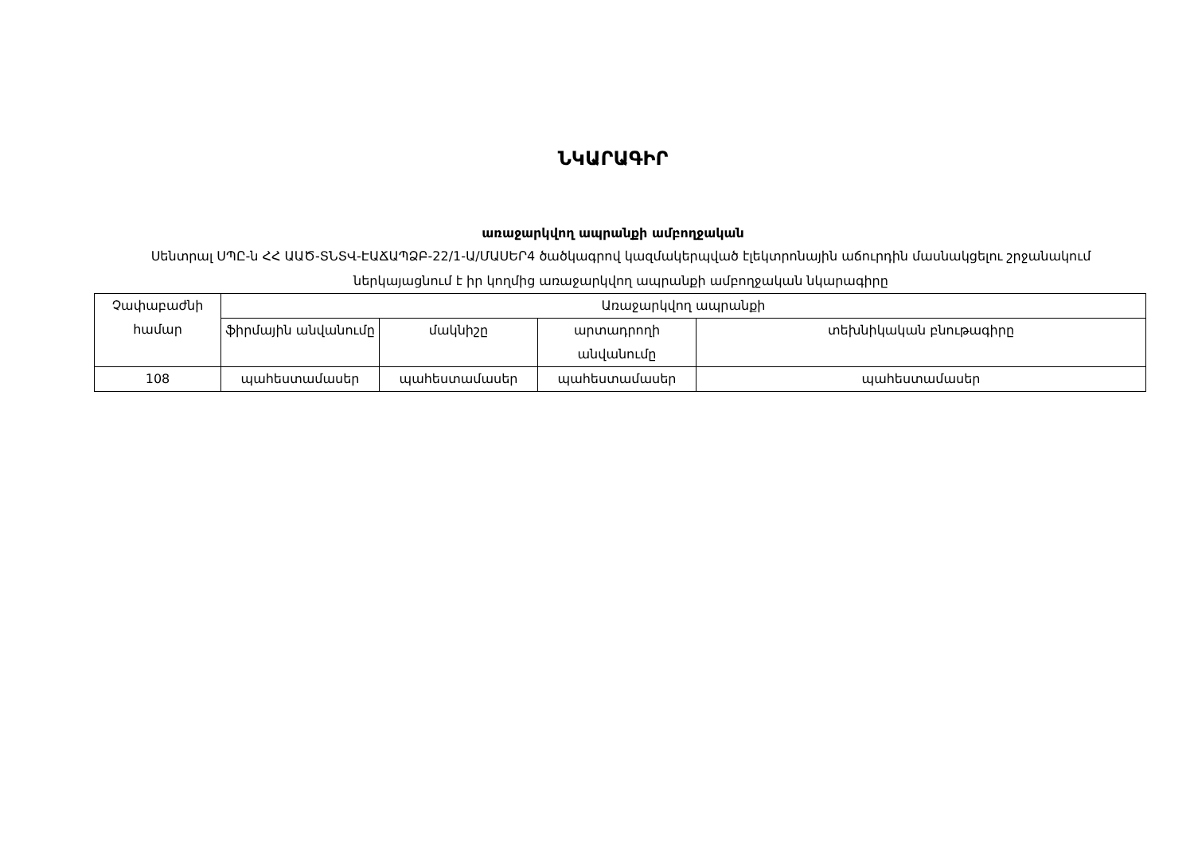ՆԿԱՐԱԳԻՐ
առաջարկվող ապրանքի ամբողջական
Սենտրալ ՍՊԸ-ն ՀՀ ԱԱԾ-ՏՆՏՎ-ԷԱՃԱՊՁԲ-22/1-Ա/ՄԱՍԵՐ4 ծածկագրով կազմակերպված էլեկտրոնային աճուրդին մասնակցելու շրջանակում ներկայացնում է իր կողմից առաջարկվող ապրանքի ամբողջական նկարագիրը
| Չափաբաժնի համար | Առաջարկվող ապրանքի | | | |
| --- | --- | --- | --- | --- |
| | ֆիրմային անվանումը | մակնիշը | արտադրողի անվանումը | տեխնիկական բնութագիրը |
| 108 | պահեստամասեր | պահեստամասեր | պահեստամասեր | պահեստամասեր |